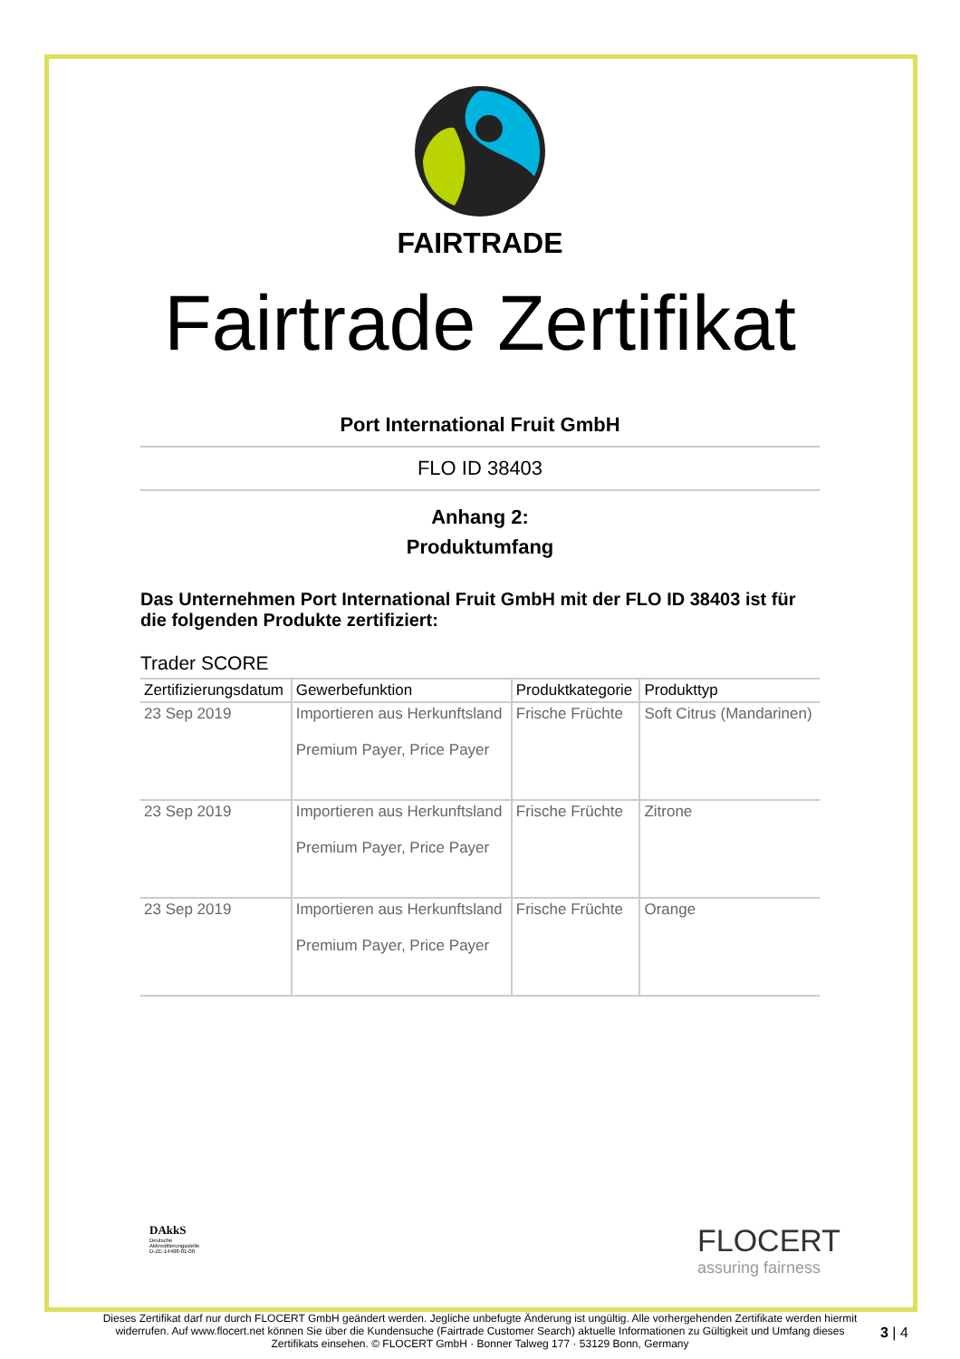FAIRTRADE
Fairtrade Zertifikat
Port International Fruit GmbH
FLO ID 38403
Anhang 2:
Produktumfang
Das Unternehmen Port International Fruit GmbH mit der FLO ID 38403 ist für die folgenden Produkte zertifiziert:
Trader SCORE
| Zertifizierungsdatum | Gewerbefunktion | Produktkategorie | Produkttyp |
| --- | --- | --- | --- |
| 23 Sep 2019 | Importieren aus Herkunftsland Premium Payer, Price Payer | Frische Früchte | Soft Citrus (Mandarinen) |
| 23 Sep 2019 | Importieren aus Herkunftsland Premium Payer, Price Payer | Frische Früchte | Zitrone |
| 23 Sep 2019 | Importieren aus Herkunftsland Premium Payer, Price Payer | Frische Früchte | Orange |
DAkkS
Deutsche
Akkreditierungsstelle
D-ZE-14408-01-00
FLOCERT
assuring fairness
Dieses Zertifikat darf nur durch FLOCERT GmbH geändert werden. Jegliche unbefugte Änderung ist ungültig. Alle vorhergehenden Zertifikate werden hiermit widerrufen. Auf www.flocert.net können Sie über die Kundensuche (Fairtrade Customer Search) aktuelle Informationen zu Gültigkeit und Umfang dieses Zertifikats einsehen. © FLOCERT GmbH · Bonner Talweg 177 · 53129 Bonn, Germany
3 | 4